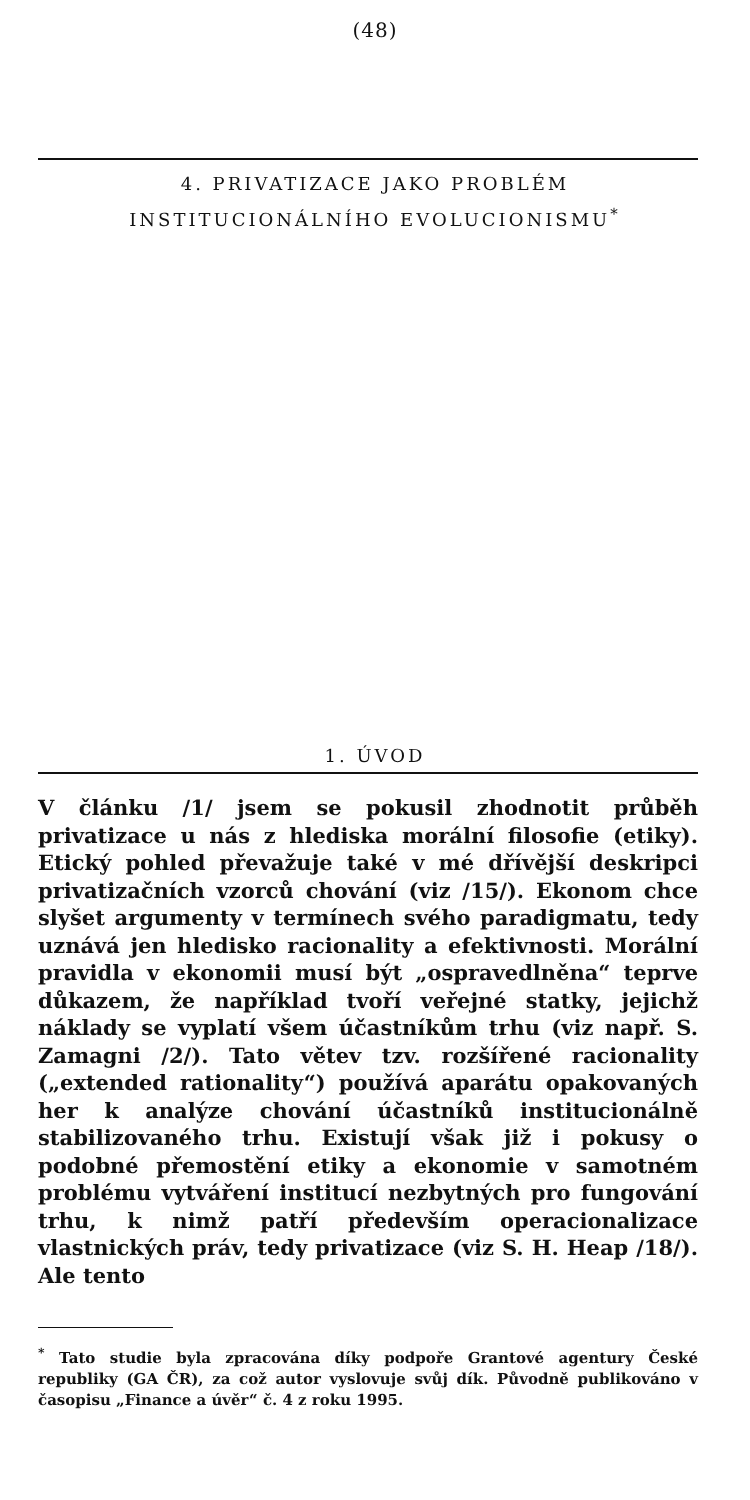(48)
4. PRIVATIZACE JAKO PROBLÉM
INSTITUCIONÁLNÍHO EVOLUCIONISMU<sup>*</sup>
1. ÚVOD
V článku /1/ jsem se pokusil zhodnotit průběh privatizace u nás z hlediska morální filosofie (etiky). Etický pohled převažuje také v mé dřívější deskripci privatizačních vzorců chování (viz /15/). Ekonom chce slyšet argumenty v termínech svého paradigmatu, tedy uznává jen hledisko racionality a efektivnosti. Morální pravidla v ekonomii musí být „ospravedlněna“ teprve důkazem, že například tvoří veřejné statky, jejichž náklady se vyplatí všem účastníkům trhu (viz např. S. Zamagni /2/). Tato větev tzv. rozšířené racionality („extended rationality“) používá aparátu opakovaných her k analýze chování účastníků institucionálně stabilizovaného trhu. Existují však již i pokusy o podobné přemostění etiky a ekonomie v samotném problému vytváření institucí nezbytných pro fungování trhu, k nimž patří především operacionalizace vlastnických práv, tedy privatizace (viz S. H. Heap /18/). Ale tento
<sup>*</sup> Tato studie byla zpracována díky podpoře Grantové agentury České republiky (GA ČR), za což autor vyslovuje svůj dík. Původně publikováno v časopisu „Finance a úvěr“ č. 4 z roku 1995.